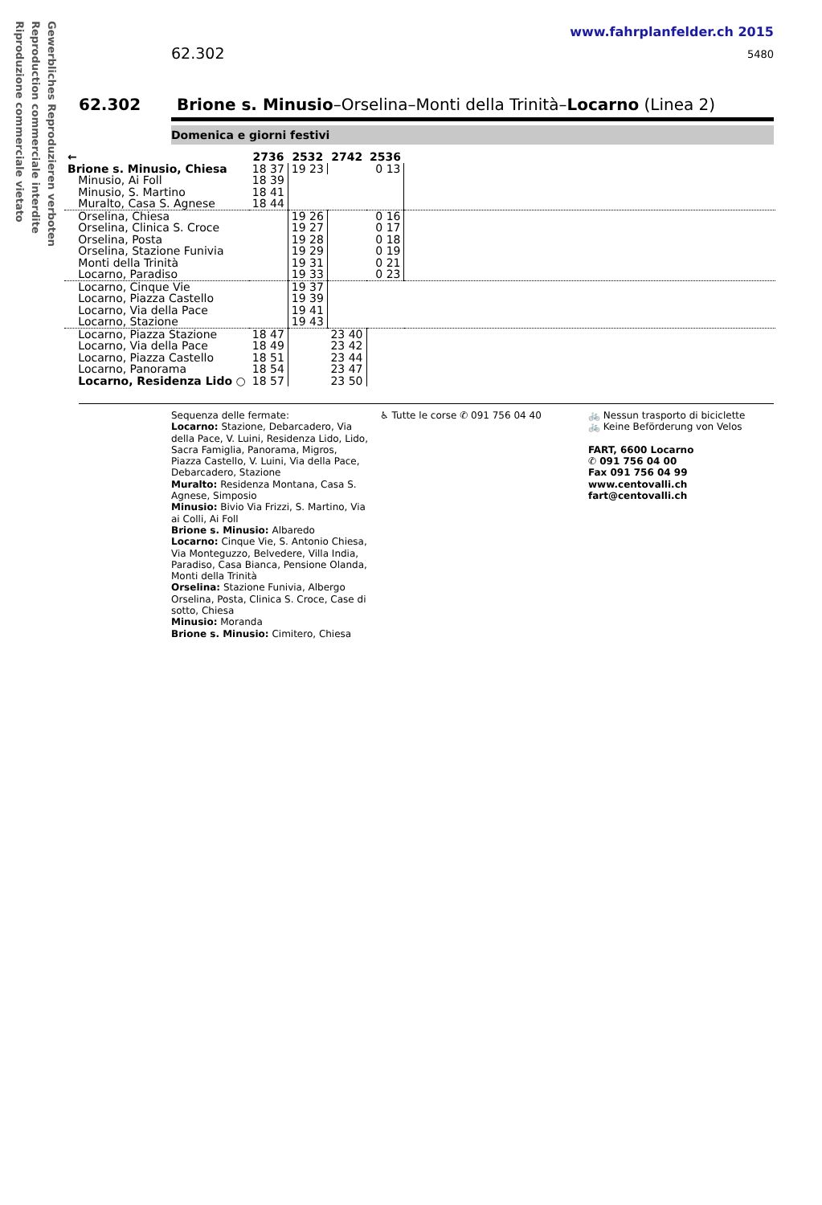Gewerbliches Reproduzieren verboten
Reproduction commerciale interdite
Riproduzione commerciale vietato
www.fahrplanfelder.ch 2015
5480 62.302
62.302 Brione s. Minusio–Orselina–Monti della Trinità–Locarno (Linea 2)
Domenica e giorni festivi
| ← | 2736 | 2532 | 2742 | 2536 | |
| --- | --- | --- | --- | --- | --- |
| Brione s. Minusio, Chiesa | 18 37 | 19 23 | | 0 13 | |
| Minusio, Ai Foll | 18 39 | | | | |
| Minusio, S. Martino | 18 41 | | | | |
| Muralto, Casa S. Agnese | 18 44 | | | | |
| Orselina, Chiesa | | 19 26 | | 0 16 | |
| Orselina, Clinica S. Croce | | 19 27 | | 0 17 | |
| Orselina, Posta | | 19 28 | | 0 18 | |
| Orselina, Stazione Funivia | | 19 29 | | 0 19 | |
| Monti della Trinità | | 19 31 | | 0 21 | |
| Locarno, Paradiso | | 19 33 | | 0 23 | |
| Locarno, Cinque Vie | | 19 37 | | | |
| Locarno, Piazza Castello | | 19 39 | | | |
| Locarno, Via della Pace | | 19 41 | | | |
| Locarno, Stazione | | 19 43 | | | |
| Locarno, Piazza Stazione | 18 47 | | 23 40 | | |
| Locarno, Via della Pace | 18 49 | | 23 42 | | |
| Locarno, Piazza Castello | 18 51 | | 23 44 | | |
| Locarno, Panorama | 18 54 | | 23 47 | | |
| Locarno, Residenza Lido ○ | 18 57 | | 23 50 | | |
Sequenza delle fermate:
Locarno: Stazione, Debarcadero, Via della Pace, V. Luini, Residenza Lido, Lido, Sacra Famiglia, Panorama, Migros, Piazza Castello, V. Luini, Via della Pace, Debarcadero, Stazione
Muralto: Residenza Montana, Casa S. Agnese, Simposio
Minusio: Bivio Via Frizzi, S. Martino, Via ai Colli, Ai Foll
Brione s. Minusio: Albaredo
Locarno: Cinque Vie, S. Antonio Chiesa, Via Monteguzzo, Belvedere, Villa India, Paradiso, Casa Bianca, Pensione Olanda, Monti della Trinità
Orselina: Stazione Funivia, Albergo Orselina, Posta, Clinica S. Croce, Case di sotto, Chiesa
Minusio: Moranda
Brione s. Minusio: Cimitero, Chiesa
♿ Tutte le corse ✆ 091 756 04 40
🚲 Nessun trasporto di biciclette
🚲 Keine Beförderung von Velos
FART, 6600 Locarno
✆ 091 756 04 00
Fax 091 756 04 99
www.centovalli.ch
fart@centovalli.ch